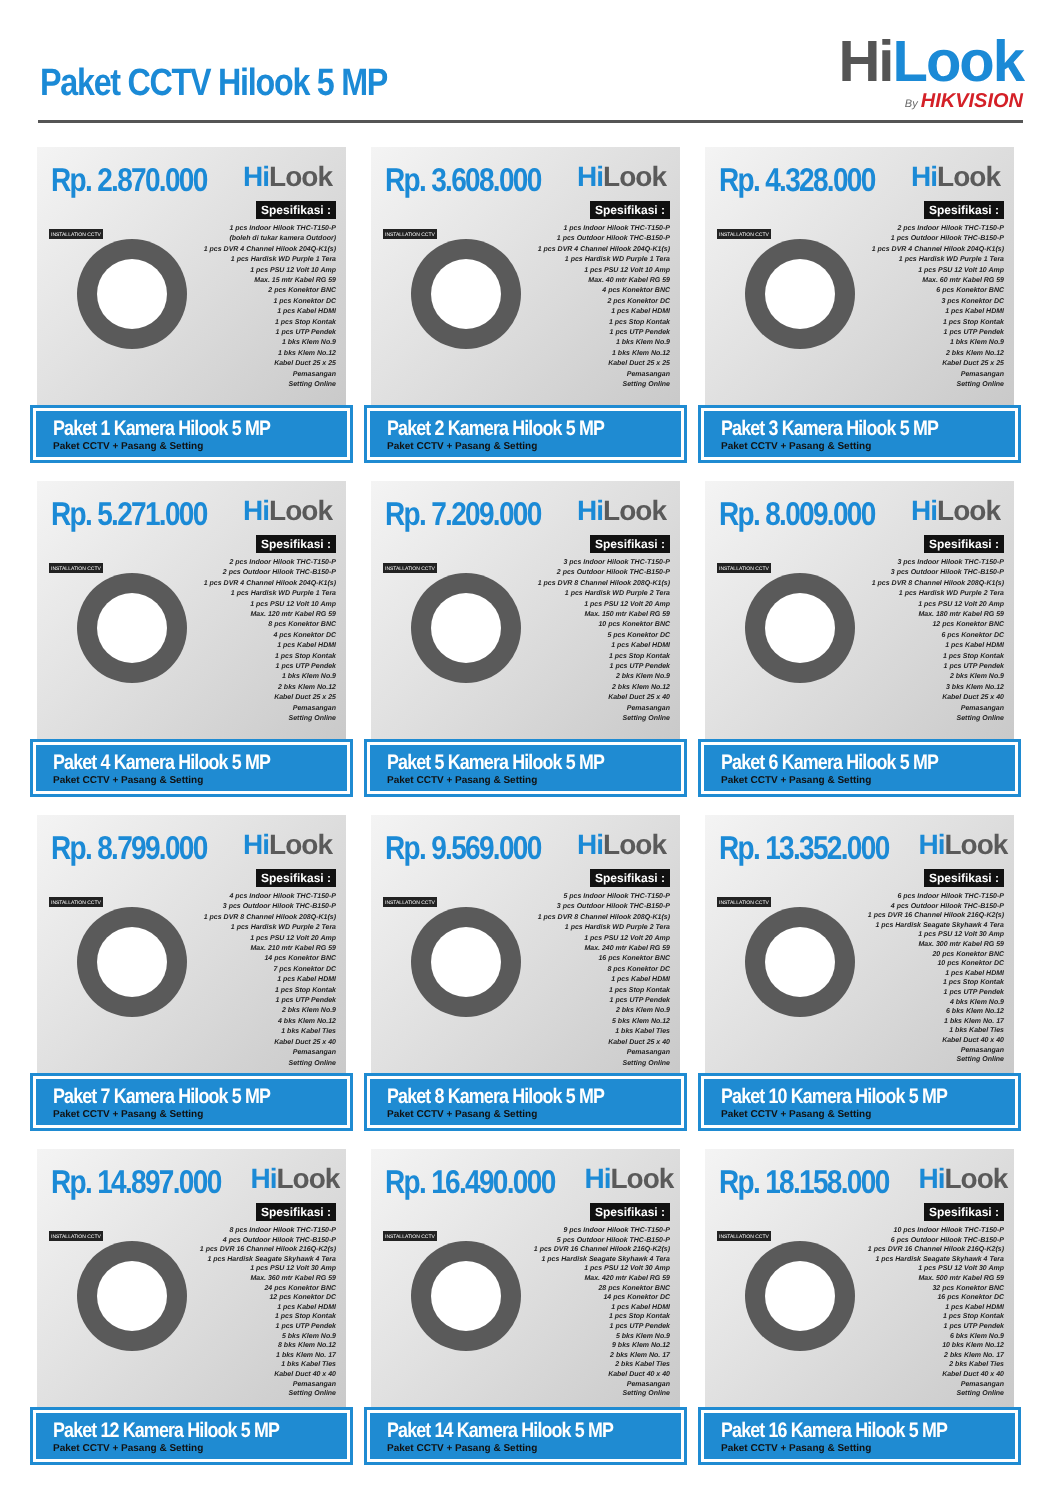Paket CCTV Hilook 5 MP
HiLook
By HIKVISION
Rp. 2.870.000
HiLook
INSTALLATION CCTV
Spesifikasi :
1 pcs Indoor Hilook THC-T150-P
(boleh di tukar kamera Outdoor)
1 pcs DVR 4 Channel Hilook 204Q-K1(s)
1 pcs Hardisk WD Purple 1 Tera
1 pcs PSU 12 Volt 10 Amp
Max. 15 mtr Kabel RG 59
2 pcs Konektor BNC
1 pcs Konektor DC
1 pcs Kabel HDMI
1 pcs Stop Kontak
1 pcs UTP Pendek
1 bks Klem No.9
1 bks Klem No.12
Kabel Duct 25 x 25
Pemasangan
Setting Online
Paket 1 Kamera Hilook 5 MP
Paket CCTV + Pasang & Setting
Rp. 3.608.000
HiLook
INSTALLATION CCTV
Spesifikasi :
1 pcs Indoor Hilook THC-T150-P
1 pcs Outdoor Hilook THC-B150-P
1 pcs DVR 4 Channel Hilook 204Q-K1(s)
1 pcs Hardisk WD Purple 1 Tera
1 pcs PSU 12 Volt 10 Amp
Max. 40 mtr Kabel RG 59
4 pcs Konektor BNC
2 pcs Konektor DC
1 pcs Kabel HDMI
1 pcs Stop Kontak
1 pcs UTP Pendek
1 bks Klem No.9
1 bks Klem No.12
Kabel Duct 25 x 25
Pemasangan
Setting Online
Paket 2 Kamera Hilook 5 MP
Paket CCTV + Pasang & Setting
Rp. 4.328.000
HiLook
INSTALLATION CCTV
Spesifikasi :
2 pcs Indoor Hilook THC-T150-P
1 pcs Outdoor Hilook THC-B150-P
1 pcs DVR 4 Channel Hilook 204Q-K1(s)
1 pcs Hardisk WD Purple 1 Tera
1 pcs PSU 12 Volt 10 Amp
Max. 60 mtr Kabel RG 59
6 pcs Konektor BNC
3 pcs Konektor DC
1 pcs Kabel HDMI
1 pcs Stop Kontak
1 pcs UTP Pendek
1 bks Klem No.9
2 bks Klem No.12
Kabel Duct 25 x 25
Pemasangan
Setting Online
Paket 3 Kamera Hilook 5 MP
Paket CCTV + Pasang & Setting
Rp. 5.271.000
HiLook
INSTALLATION CCTV
Spesifikasi :
2 pcs Indoor Hilook THC-T150-P
2 pcs Outdoor Hilook THC-B150-P
1 pcs DVR 4 Channel Hilook 204Q-K1(s)
1 pcs Hardisk WD Purple 1 Tera
1 pcs PSU 12 Volt 10 Amp
Max. 120 mtr Kabel RG 59
8 pcs Konektor BNC
4 pcs Konektor DC
1 pcs Kabel HDMI
1 pcs Stop Kontak
1 pcs UTP Pendek
1 bks Klem No.9
2 bks Klem No.12
Kabel Duct 25 x 25
Pemasangan
Setting Online
Paket 4 Kamera Hilook 5 MP
Paket CCTV + Pasang & Setting
Rp. 7.209.000
HiLook
INSTALLATION CCTV
Spesifikasi :
3 pcs Indoor Hilook THC-T150-P
2 pcs Outdoor Hilook THC-B150-P
1 pcs DVR 8 Channel Hilook 208Q-K1(s)
1 pcs Hardisk WD Purple 2 Tera
1 pcs PSU 12 Volt 20 Amp
Max. 150 mtr Kabel RG 59
10 pcs Konektor BNC
5 pcs Konektor DC
1 pcs Kabel HDMI
1 pcs Stop Kontak
1 pcs UTP Pendek
2 bks Klem No.9
2 bks Klem No.12
Kabel Duct 25 x 40
Pemasangan
Setting Online
Paket 5 Kamera Hilook 5 MP
Paket CCTV + Pasang & Setting
Rp. 8.009.000
HiLook
INSTALLATION CCTV
Spesifikasi :
3 pcs Indoor Hilook THC-T150-P
3 pcs Outdoor Hilook THC-B150-P
1 pcs DVR 8 Channel Hilook 208Q-K1(s)
1 pcs Hardisk WD Purple 2 Tera
1 pcs PSU 12 Volt 20 Amp
Max. 180 mtr Kabel RG 59
12 pcs Konektor BNC
6 pcs Konektor DC
1 pcs Kabel HDMI
1 pcs Stop Kontak
1 pcs UTP Pendek
2 bks Klem No.9
3 bks Klem No.12
Kabel Duct 25 x 40
Pemasangan
Setting Online
Paket 6 Kamera Hilook 5 MP
Paket CCTV + Pasang & Setting
Rp. 8.799.000
HiLook
INSTALLATION CCTV
Spesifikasi :
4 pcs Indoor Hilook THC-T150-P
3 pcs Outdoor Hilook THC-B150-P
1 pcs DVR 8 Channel Hilook 208Q-K1(s)
1 pcs Hardisk WD Purple 2 Tera
1 pcs PSU 12 Volt 20 Amp
Max. 210 mtr Kabel RG 59
14 pcs Konektor BNC
7 pcs Konektor DC
1 pcs Kabel HDMI
1 pcs Stop Kontak
1 pcs UTP Pendek
2 bks Klem No.9
4 bks Klem No.12
1 bks Kabel Ties
Kabel Duct 25 x 40
Pemasangan
Setting Online
Paket 7 Kamera Hilook 5 MP
Paket CCTV + Pasang & Setting
Rp. 9.569.000
HiLook
INSTALLATION CCTV
Spesifikasi :
5 pcs Indoor Hilook THC-T150-P
3 pcs Outdoor Hilook THC-B150-P
1 pcs DVR 8 Channel Hilook 208Q-K1(s)
1 pcs Hardisk WD Purple 2 Tera
1 pcs PSU 12 Volt 20 Amp
Max. 240 mtr Kabel RG 59
16 pcs Konektor BNC
8 pcs Konektor DC
1 pcs Kabel HDMI
1 pcs Stop Kontak
1 pcs UTP Pendek
2 bks Klem No.9
5 bks Klem No.12
1 bks Kabel Ties
Kabel Duct 25 x 40
Pemasangan
Setting Online
Paket 8 Kamera Hilook 5 MP
Paket CCTV + Pasang & Setting
Rp. 13.352.000
HiLook
INSTALLATION CCTV
Spesifikasi :
6 pcs Indoor Hilook THC-T150-P
4 pcs Outdoor Hilook THC-B150-P
1 pcs DVR 16 Channel Hilook 216Q-K2(s)
1 pcs Hardisk Seagate Skyhawk 4 Tera
1 pcs PSU 12 Volt 30 Amp
Max. 300 mtr Kabel RG 59
20 pcs Konektor BNC
10 pcs Konektor DC
1 pcs Kabel HDMI
1 pcs Stop Kontak
1 pcs UTP Pendek
4 bks Klem No.9
6 bks Klem No.12
1 bks Klem No. 17
1 bks Kabel Ties
Kabel Duct 40 x 40
Pemasangan
Setting Online
Paket 10 Kamera Hilook 5 MP
Paket CCTV + Pasang & Setting
Rp. 14.897.000
HiLook
INSTALLATION CCTV
Spesifikasi :
8 pcs Indoor Hilook THC-T150-P
4 pcs Outdoor Hilook THC-B150-P
1 pcs DVR 16 Channel Hilook 216Q-K2(s)
1 pcs Hardisk Seagate Skyhawk 4 Tera
1 pcs PSU 12 Volt 30 Amp
Max. 360 mtr Kabel RG 59
24 pcs Konektor BNC
12 pcs Konektor DC
1 pcs Kabel HDMI
1 pcs Stop Kontak
1 pcs UTP Pendek
5 bks Klem No.9
8 bks Klem No.12
1 bks Klem No. 17
1 bks Kabel Ties
Kabel Duct 40 x 40
Pemasangan
Setting Online
Paket 12 Kamera Hilook 5 MP
Paket CCTV + Pasang & Setting
Rp. 16.490.000
HiLook
INSTALLATION CCTV
Spesifikasi :
9 pcs Indoor Hilook THC-T150-P
5 pcs Outdoor Hilook THC-B150-P
1 pcs DVR 16 Channel Hilook 216Q-K2(s)
1 pcs Hardisk Seagate Skyhawk 4 Tera
1 pcs PSU 12 Volt 30 Amp
Max. 420 mtr Kabel RG 59
28 pcs Konektor BNC
14 pcs Konektor DC
1 pcs Kabel HDMI
1 pcs Stop Kontak
1 pcs UTP Pendek
5 bks Klem No.9
9 bks Klem No.12
2 bks Klem No. 17
2 bks Kabel Ties
Kabel Duct 40 x 40
Pemasangan
Setting Online
Paket 14 Kamera Hilook 5 MP
Paket CCTV + Pasang & Setting
Rp. 18.158.000
HiLook
INSTALLATION CCTV
Spesifikasi :
10 pcs Indoor Hilook THC-T150-P
6 pcs Outdoor Hilook THC-B150-P
1 pcs DVR 16 Channel Hilook 216Q-K2(s)
1 pcs Hardisk Seagate Skyhawk 4 Tera
1 pcs PSU 12 Volt 30 Amp
Max. 500 mtr Kabel RG 59
32 pcs Konektor BNC
16 pcs Konektor DC
1 pcs Kabel HDMI
1 pcs Stop Kontak
1 pcs UTP Pendek
6 bks Klem No.9
10 bks Klem No.12
2 bks Klem No. 17
2 bks Kabel Ties
Kabel Duct 40 x 40
Pemasangan
Setting Online
Paket 16 Kamera Hilook 5 MP
Paket CCTV + Pasang & Setting